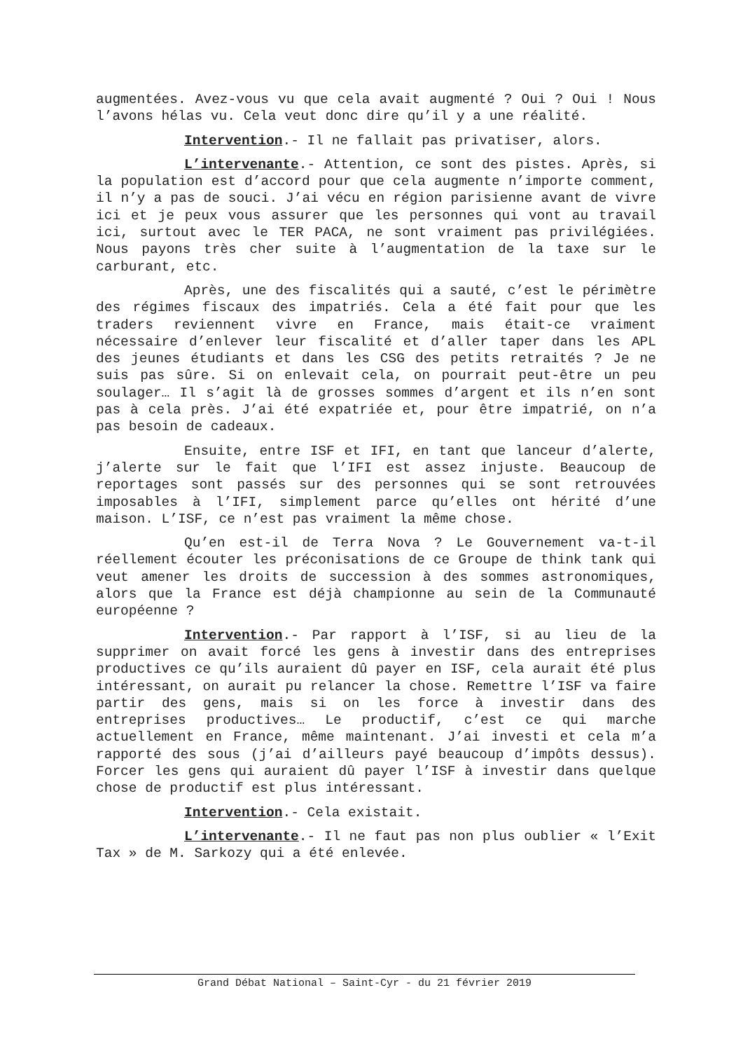augmentées. Avez-vous vu que cela avait augmenté ? Oui ? Oui ! Nous l’avons hélas vu. Cela veut donc dire qu’il y a une réalité.
Intervention.- Il ne fallait pas privatiser, alors.
L’intervenante.- Attention, ce sont des pistes. Après, si la population est d’accord pour que cela augmente n’importe comment, il n’y a pas de souci. J’ai vécu en région parisienne avant de vivre ici et je peux vous assurer que les personnes qui vont au travail ici, surtout avec le TER PACA, ne sont vraiment pas privilégiées. Nous payons très cher suite à l’augmentation de la taxe sur le carburant, etc.
Après, une des fiscalités qui a sauté, c’est le périmètre des régimes fiscaux des impatriés. Cela a été fait pour que les traders reviennent vivre en France, mais était-ce vraiment nécessaire d’enlever leur fiscalité et d’aller taper dans les APL des jeunes étudiants et dans les CSG des petits retraités ? Je ne suis pas sûre. Si on enlevait cela, on pourrait peut-être un peu soulager… Il s’agit là de grosses sommes d’argent et ils n’en sont pas à cela près. J’ai été expatriée et, pour être impatrié, on n’a pas besoin de cadeaux.
Ensuite, entre ISF et IFI, en tant que lanceur d’alerte, j’alerte sur le fait que l’IFI est assez injuste. Beaucoup de reportages sont passés sur des personnes qui se sont retrouvées imposables à l’IFI, simplement parce qu’elles ont hérité d’une maison. L’ISF, ce n’est pas vraiment la même chose.
Qu’en est-il de Terra Nova ? Le Gouvernement va-t-il réellement écouter les préconisations de ce Groupe de think tank qui veut amener les droits de succession à des sommes astronomiques, alors que la France est déjà championne au sein de la Communauté européenne ?
Intervention.- Par rapport à l’ISF, si au lieu de la supprimer on avait forcé les gens à investir dans des entreprises productives ce qu’ils auraient dû payer en ISF, cela aurait été plus intéressant, on aurait pu relancer la chose. Remettre l’ISF va faire partir des gens, mais si on les force à investir dans des entreprises productives… Le productif, c’est ce qui marche actuellement en France, même maintenant. J’ai investi et cela m’a rapporté des sous (j’ai d’ailleurs payé beaucoup d’impôts dessus). Forcer les gens qui auraient dû payer l’ISF à investir dans quelque chose de productif est plus intéressant.
Intervention.- Cela existait.
L’intervenante.- Il ne faut pas non plus oublier « l’Exit Tax » de M. Sarkozy qui a été enlevée.
Grand Débat National – Saint-Cyr - du 21 février 2019